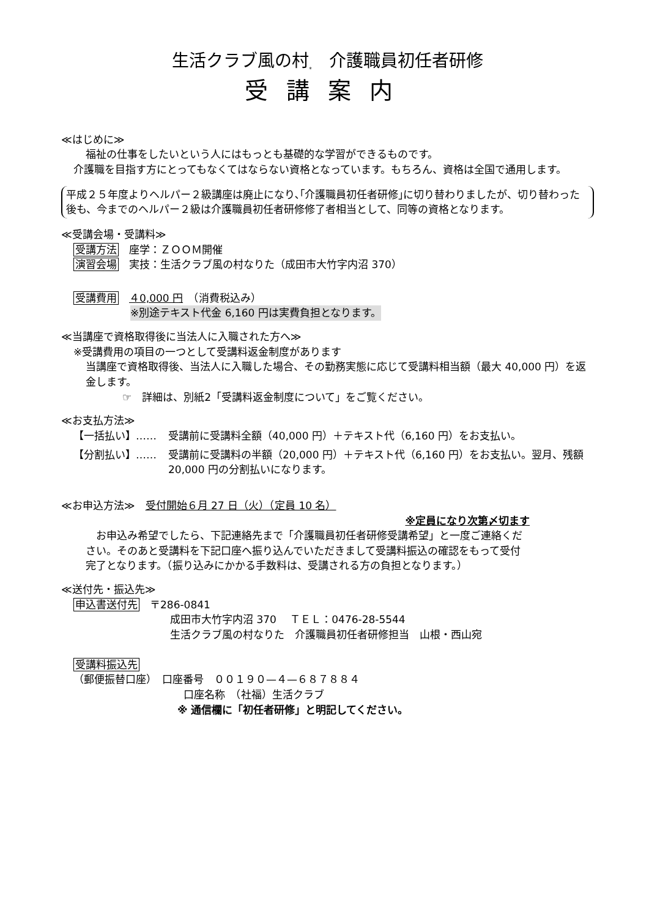生活クラブ風の村<sub>*</sub>　介護職員初任者研修
受講案内
≪はじめに≫
福祉の仕事をしたいという人にはもっとも基礎的な学習ができるものです。
介護職を目指す方にとってもなくてはならない資格となっています。もちろん、資格は全国で通用します。
平成２５年度よりヘルパー２級講座は廃止になり､｢介護職員初任者研修｣に切り替わりましたが、切り替わった後も、今までのヘルパー２級は介護職員初任者研修修了者相当として、同等の資格となります。
≪受講会場・受講料≫
受講方法　座学：ＺＯＯＭ開催
演習会場　実技：生活クラブ風の村なりた（成田市大竹字内沼 370）
受講費用　４0,000 円　（消費税込み）
※別途テキスト代金 6,160 円は実費負担となります。
≪当講座で資格取得後に当法人に入職された方へ≫
※受講費用の項目の一つとして受講料返金制度があります
当講座で資格取得後、当法人に入職した場合、その勤務実態に応じて受講料相当額（最大 40,000 円）を返金します。
☞　詳細は、別紙2「受講料返金制度について」をご覧ください。
≪お支払方法≫
【一括払い】…… 受講前に受講料全額（40,000 円）＋テキスト代（6,160 円）をお支払い。
【分割払い】…… 受講前に受講料の半額（20,000 円）＋テキスト代（6,160 円）をお支払い。翌月、残額 20,000 円の分割払いになります。
≪お申込方法≫　受付開始６月 27 日（火）（定員 10 名）
※定員になり次第〆切ます
　お申込み希望でしたら、下記連絡先まで「介護職員初任者研修受講希望」と一度ご連絡ください。そのあと受講料を下記口座へ振り込んでいただきまして受講料振込の確認をもって受付完了となります。（振り込みにかかる手数料は、受講される方の負担となります。）
≪送付先・振込先≫
申込書送付先　〒286-0841
成田市大竹字内沼 370　 ＴＥＬ：0476-28-5544
生活クラブ風の村なりた　介護職員初任者研修担当　山根・西山宛
受講料振込先
（郵便振替口座）　口座番号　００１９０—４—６８７８８４
口座名称　（社福）生活クラブ
※ 通信欄に「初任者研修」と明記してください。